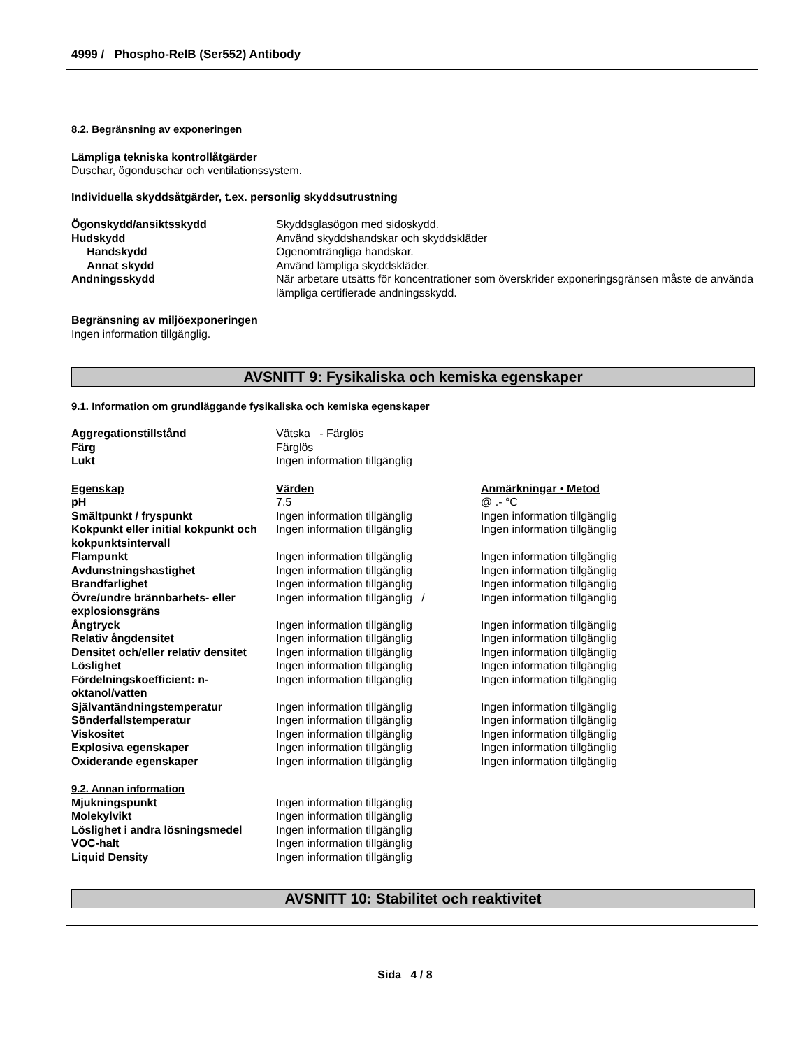4999 / Phospho-RelB (Ser552) Antibody
8.2. Begränsning av exponeringen
Lämpliga tekniska kontrollåtgärder
Duschar, ögonduschar och ventilationssystem.
Individuella skyddsåtgärder, t.ex. personlig skyddsutrustning
| Ögonskydd/ansiktsskydd | Skyddsglasögon med sidoskydd. |
| Hudskydd | Använd skyddshandskar och skyddskläder |
| Handskydd | Ogenomträngliga handskar. |
| Annat skydd | Använd lämpliga skyddskläder. |
| Andningsskydd | När arbetare utsätts för koncentrationer som överskrider exponeringsgränsen måste de använda lämpliga certifierade andningsskydd. |
Begränsning av miljöexponeringen
Ingen information tillgänglig.
AVSNITT 9: Fysikaliska och kemiska egenskaper
9.1. Information om grundläggande fysikaliska och kemiska egenskaper
| Aggregationstillstånd | Vätska - Färglös |
| Färg | Färglös |
| Lukt | Ingen information tillgänglig |
| Egenskap | Värden | Anmärkningar • Metod |
| pH | 7.5 | @ .- °C |
| Smältpunkt / fryspunkt | Ingen information tillgänglig | Ingen information tillgänglig |
| Kokpunkt eller initial kokpunkt och kokpunktsintervall | Ingen information tillgänglig | Ingen information tillgänglig |
| Flampunkt | Ingen information tillgänglig | Ingen information tillgänglig |
| Avdunstningshastighet | Ingen information tillgänglig | Ingen information tillgänglig |
| Brandfarlighet | Ingen information tillgänglig | Ingen information tillgänglig |
| Övre/undre brännbarhets- eller explosionsgräns | Ingen information tillgänglig / | Ingen information tillgänglig |
| Ångtryck | Ingen information tillgänglig | Ingen information tillgänglig |
| Relativ ångdensitet | Ingen information tillgänglig | Ingen information tillgänglig |
| Densitet och/eller relativ densitet | Ingen information tillgänglig | Ingen information tillgänglig |
| Löslighet | Ingen information tillgänglig | Ingen information tillgänglig |
| Fördelningskoefficient: n-oktanol/vatten | Ingen information tillgänglig | Ingen information tillgänglig |
| Självantändningstemperatur | Ingen information tillgänglig | Ingen information tillgänglig |
| Sönderfallstemperatur | Ingen information tillgänglig | Ingen information tillgänglig |
| Viskositet | Ingen information tillgänglig | Ingen information tillgänglig |
| Explosiva egenskaper | Ingen information tillgänglig | Ingen information tillgänglig |
| Oxiderande egenskaper | Ingen information tillgänglig | Ingen information tillgänglig |
9.2. Annan information
| Mjukningspunkt | Ingen information tillgänglig |
| Molekylvikt | Ingen information tillgänglig |
| Löslighet i andra lösningsmedel | Ingen information tillgänglig |
| VOC-halt | Ingen information tillgänglig |
| Liquid Density | Ingen information tillgänglig |
AVSNITT 10: Stabilitet och reaktivitet
Sida 4 / 8